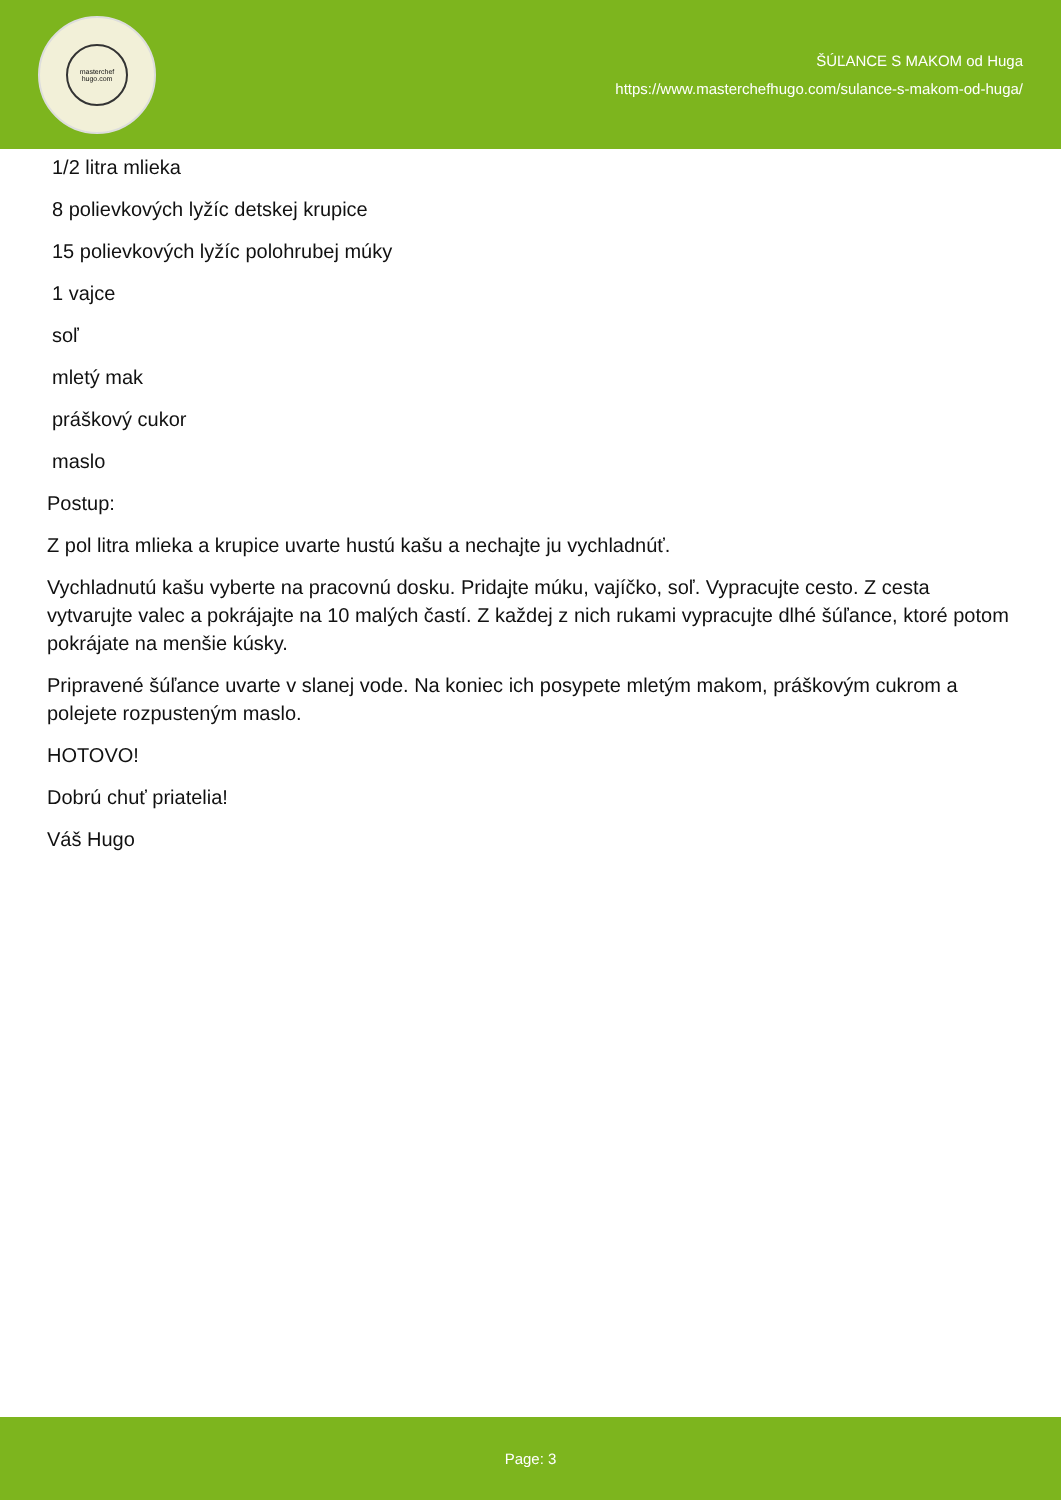masterchef
hugo.com
ŠÚĽANCE S MAKOM od Huga
https://www.masterchefhugo.com/sulance-s-makom-od-huga/
1/2 litra mlieka
8 polievkových lyžíc detskej krupice
15 polievkových lyžíc polohrubej múky
1 vajce
soľ
mletý mak
práškový cukor
maslo
Postup:
Z pol litra mlieka a krupice uvarte hustú kašu a nechajte ju vychladnúť.
Vychladnutú kašu vyberte na pracovnú dosku. Pridajte múku, vajíčko, soľ. Vypracujte cesto. Z cesta vytvarujte valec a pokrájajte na 10 malých častí. Z každej z nich rukami vypracujte dlhé šúľance, ktoré potom pokrájate na menšie kúsky.
Pripravené šúľance uvarte v slanej vode. Na koniec ich posypete mletým makom, práškovým cukrom a polejete rozpusteným maslo.
HOTOVO!
Dobrú chuť priatelia!
Váš Hugo
Page: 3